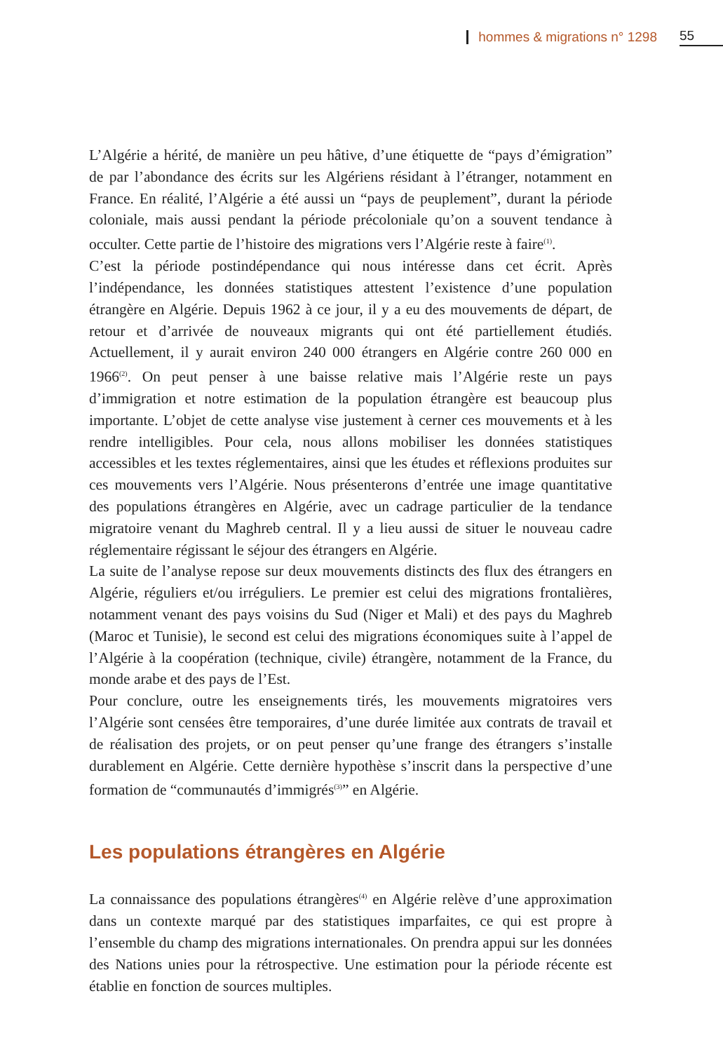hommes & migrations n° 1298 55
L’Algérie a hérité, de manière un peu hâtive, d’une étiquette de “pays d’émigration” de par l’abondance des écrits sur les Algériens résidant à l’étranger, notamment en France. En réalité, l’Algérie a été aussi un “pays de peuplement”, durant la période coloniale, mais aussi pendant la période précoloniale qu’on a souvent tendance à occulter. Cette partie de l’histoire des migrations vers l’Algérie reste à faire<sup>(1)</sup>.
C’est la période postindépendance qui nous intéresse dans cet écrit. Après l’indépendance, les données statistiques attestent l’existence d’une population étrangère en Algérie. Depuis 1962 à ce jour, il y a eu des mouvements de départ, de retour et d’arrivée de nouveaux migrants qui ont été partiellement étudiés. Actuellement, il y aurait environ 240 000 étrangers en Algérie contre 260 000 en 1966<sup>(2)</sup>. On peut penser à une baisse relative mais l’Algérie reste un pays d’immigration et notre estimation de la population étrangère est beaucoup plus importante. L’objet de cette analyse vise justement à cerner ces mouvements et à les rendre intelligibles. Pour cela, nous allons mobiliser les données statistiques accessibles et les textes réglementaires, ainsi que les études et réflexions produites sur ces mouvements vers l’Algérie. Nous présenterons d’entrée une image quantitative des populations étrangères en Algérie, avec un cadrage particulier de la tendance migratoire venant du Maghreb central. Il y a lieu aussi de situer le nouveau cadre réglementaire régissant le séjour des étrangers en Algérie.
La suite de l’analyse repose sur deux mouvements distincts des flux des étrangers en Algérie, réguliers et/ou irréguliers. Le premier est celui des migrations frontalières, notamment venant des pays voisins du Sud (Niger et Mali) et des pays du Maghreb (Maroc et Tunisie), le second est celui des migrations économiques suite à l’appel de l’Algérie à la coopération (technique, civile) étrangère, notamment de la France, du monde arabe et des pays de l’Est.
Pour conclure, outre les enseignements tirés, les mouvements migratoires vers l’Algérie sont censées être temporaires, d’une durée limitée aux contrats de travail et de réalisation des projets, or on peut penser qu’une frange des étrangers s’installe durablement en Algérie. Cette dernière hypothèse s’inscrit dans la perspective d’une formation de “communautés d’immigrés<sup>(3)</sup>” en Algérie.
Les populations étrangères en Algérie
La connaissance des populations étrangères<sup>(4)</sup> en Algérie relève d’une approximation dans un contexte marqué par des statistiques imparfaites, ce qui est propre à l’ensemble du champ des migrations internationales. On prendra appui sur les données des Nations unies pour la rétrospective. Une estimation pour la période récente est établie en fonction de sources multiples.